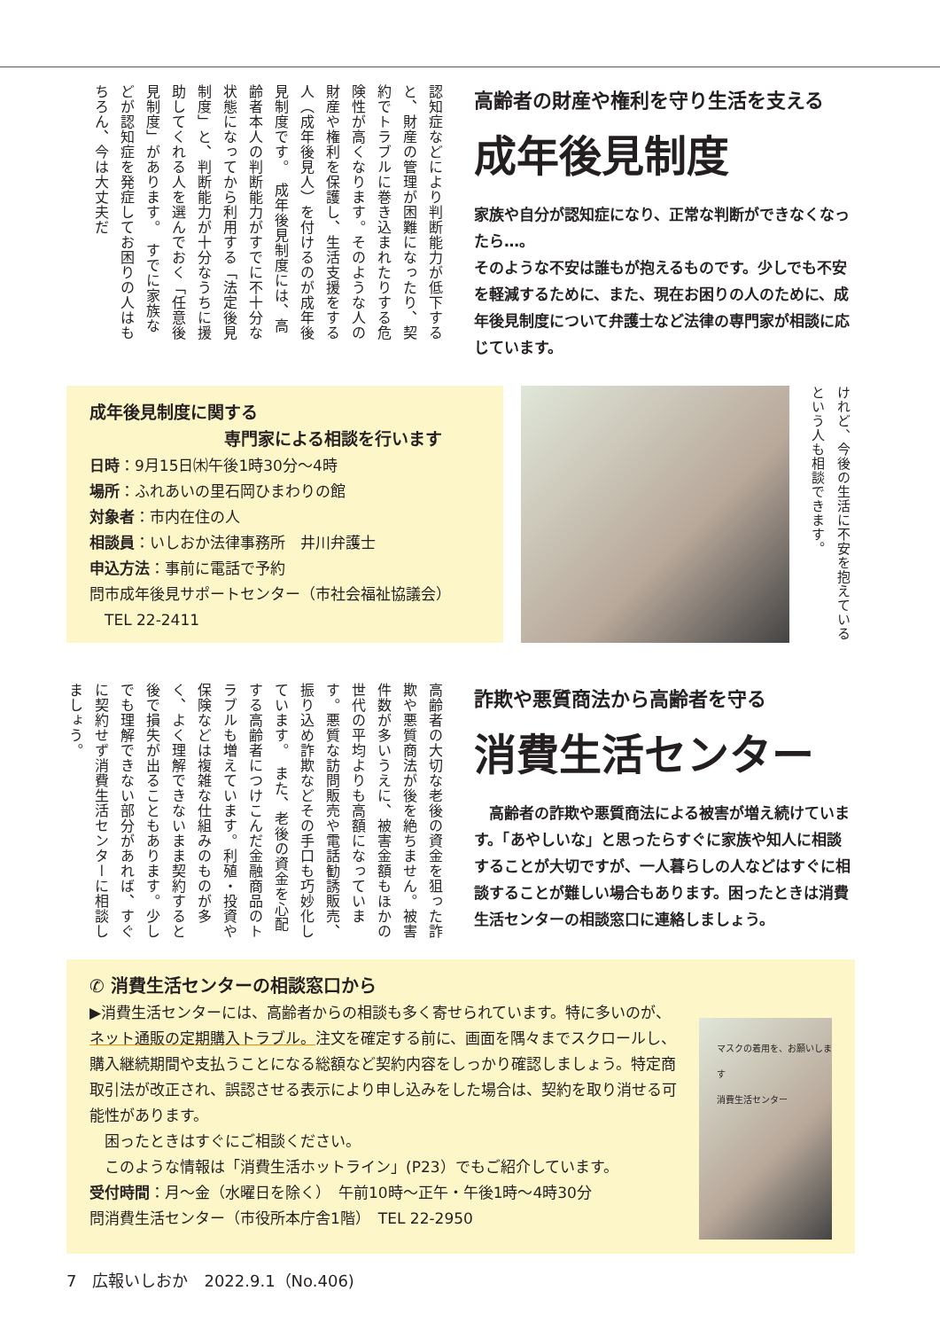認知症などにより判断能力が低下すると、財産の管理が困難になったり、契約でトラブルに巻き込まれたりする危険性が高くなります。そのような人の財産や権利を保護し、生活支援をする人（成年後見人）を付けるのが成年後見制度です。　成年後見制度には、高齢者本人の判断能力がすでに不十分な状態になってから利用する「法定後見制度」と、判断能力が十分なうちに援助してくれる人を選んでおく「任意後見制度」があります。　すでに家族などが認知症を発症してお困りの人はもちろん、今は大丈夫だ
高齢者の財産や権利を守り生活を支える
成年後見制度
家族や自分が認知症になり、正常な判断ができなくなったら…。
そのような不安は誰もが抱えるものです。少しでも不安を軽減するために、また、現在お困りの人のために、成年後見制度について弁護士など法律の専門家が相談に応じています。
成年後見制度に関する
　　　　　　　　専門家による相談を行います
日時：9月15日㈭午後1時30分～4時
場所：ふれあいの里石岡ひまわりの館
対象者：市内在住の人
相談員：いしおか法律事務所　井川弁護士
申込方法：事前に電話で予約
問市成年後見サポートセンター（市社会福祉協議会）
　TEL 22-2411
けれど、今後の生活に不安を抱えているという人も相談できます。
高齢者の大切な老後の資金を狙った詐欺や悪質商法が後を絶ちません。被害件数が多いうえに、被害金額もほかの世代の平均よりも高額になっています。悪質な訪問販売や電話勧誘販売、振り込め詐欺などその手口も巧妙化しています。　また、老後の資金を心配する高齢者につけこんだ金融商品のトラブルも増えています。利殖・投資や保険などは複雑な仕組みのものが多く、よく理解できないまま契約すると後で損失が出ることもあります。少しでも理解できない部分があれば、すぐに契約せず消費生活センターに相談しましょう。
詐欺や悪質商法から高齢者を守る
消費生活センター
　高齢者の詐欺や悪質商法による被害が増え続けています。「あやしいな」と思ったらすぐに家族や知人に相談することが大切ですが、一人暮らしの人などはすぐに相談することが難しい場合もあります。困ったときは消費生活センターの相談窓口に連絡しましょう。
✆ 消費生活センターの相談窓口から
▶消費生活センターには、高齢者からの相談も多く寄せられています。特に多いのが、ネット通販の定期購入トラブル。注文を確定する前に、画面を隅々までスクロールし、購入継続期間や支払うことになる総額など契約内容をしっかり確認しましょう。特定商取引法が改正され、誤認させる表示により申し込みをした場合は、契約を取り消せる可能性があります。
　困ったときはすぐにご相談ください。
　このような情報は「消費生活ホットライン」(P23）でもご紹介しています。
受付時間：月～金（水曜日を除く）　午前10時～正午・午後1時～4時30分
問消費生活センター（市役所本庁舎1階）　TEL 22-2950
マスクの着用を、お願いします
消費生活センター
7　広報いしおか　2022.9.1（No.406)